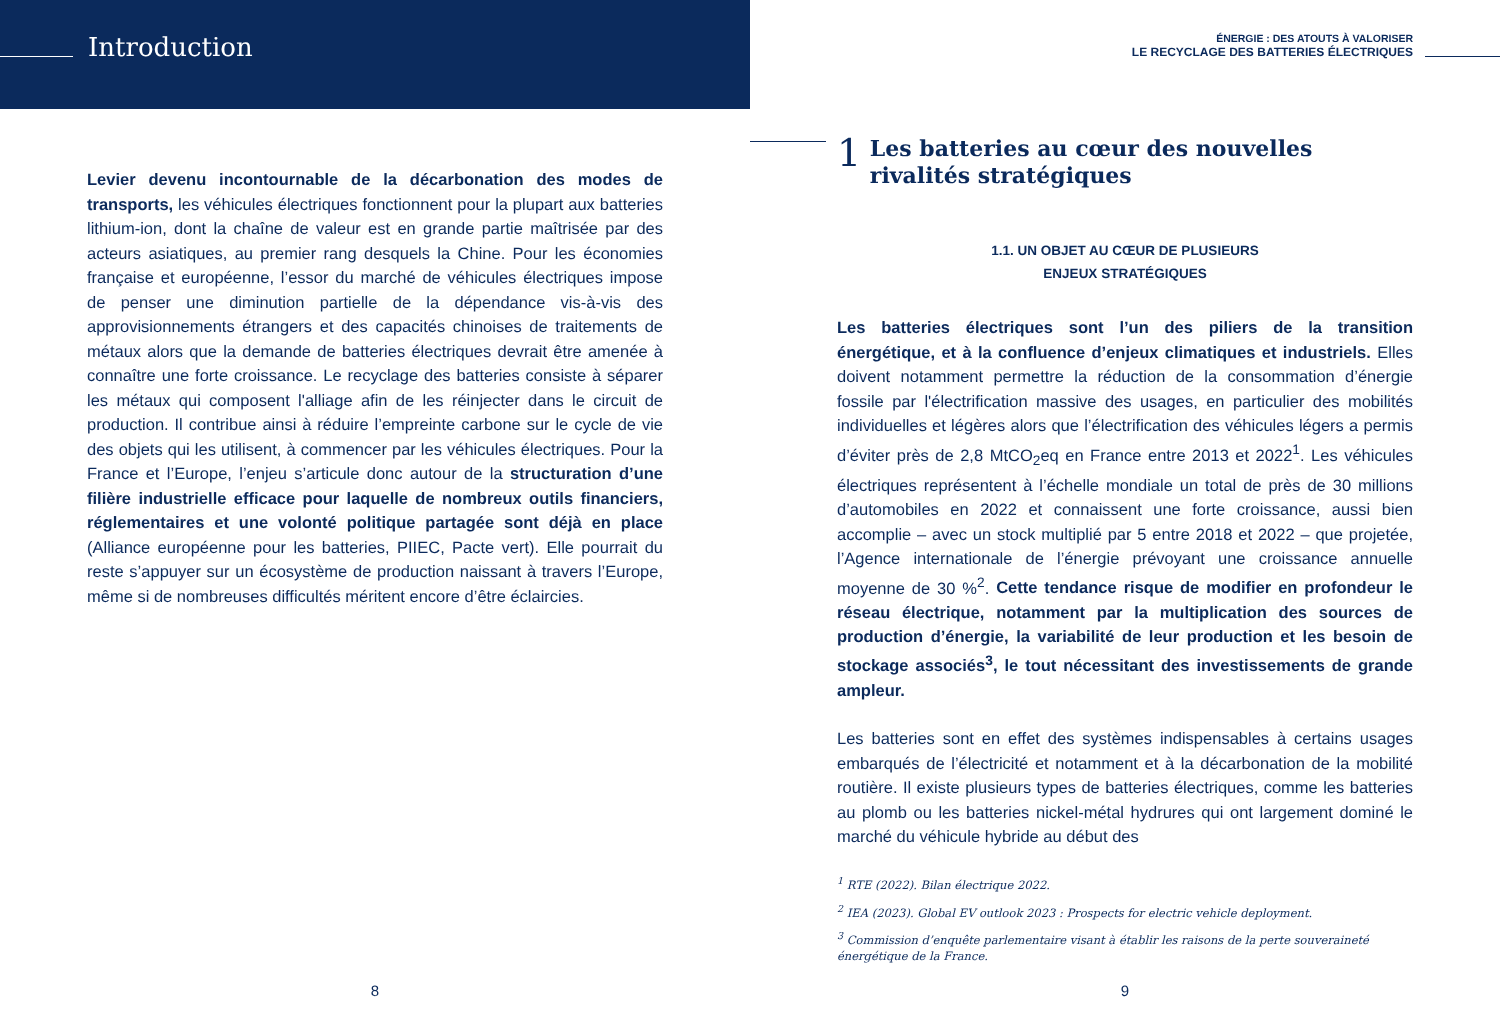Introduction
Levier devenu incontournable de la décarbonation des modes de transports, les véhicules électriques fonctionnent pour la plupart aux batteries lithium-ion, dont la chaîne de valeur est en grande partie maîtrisée par des acteurs asiatiques, au premier rang desquels la Chine. Pour les économies française et européenne, l’essor du marché de véhicules électriques impose de penser une diminution partielle de la dépendance vis-à-vis des approvisionnements étrangers et des capacités chinoises de traitements de métaux alors que la demande de batteries électriques devrait être amenée à connaître une forte croissance. Le recyclage des batteries consiste à séparer les métaux qui composent l'alliage afin de les réinjecter dans le circuit de production. Il contribue ainsi à réduire l’empreinte carbone sur le cycle de vie des objets qui les utilisent, à commencer par les véhicules électriques. Pour la France et l’Europe, l’enjeu s’articule donc autour de la structuration d’une filière industrielle efficace pour laquelle de nombreux outils financiers, réglementaires et une volonté politique partagée sont déjà en place (Alliance européenne pour les batteries, PIIEC, Pacte vert). Elle pourrait du reste s’appuyer sur un écosystème de production naissant à travers l’Europe, même si de nombreuses difficultés méritent encore d’être éclaircies.
8
ÉNERGIE : DES ATOUTS À VALORISER
LE RECYCLAGE DES BATTERIES ÉLECTRIQUES
1
Les batteries au cœur des nouvelles rivalités stratégiques
1.1. UN OBJET AU CŒUR DE PLUSIEURS
ENJEUX STRATÉGIQUES
Les batteries électriques sont l’un des piliers de la transition énergétique, et à la confluence d’enjeux climatiques et industriels. Elles doivent notamment permettre la réduction de la consommation d’énergie fossile par l'électrification massive des usages, en particulier des mobilités individuelles et légères alors que l’électrification des véhicules légers a permis d’éviter près de 2,8 MtCO<sub>2</sub>eq en France entre 2013 et 2022<sup>1</sup>. Les véhicules électriques représentent à l’échelle mondiale un total de près de 30 millions d’automobiles en 2022 et connaissent une forte croissance, aussi bien accomplie – avec un stock multiplié par 5 entre 2018 et 2022 – que projetée, l’Agence internationale de l’énergie prévoyant une croissance annuelle moyenne de 30 %<sup>2</sup>. Cette tendance risque de modifier en profondeur le réseau électrique, notamment par la multiplication des sources de production d’énergie, la variabilité de leur production et les besoin de stockage associés<sup>3</sup>, le tout nécessitant des investissements de grande ampleur.
Les batteries sont en effet des systèmes indispensables à certains usages embarqués de l’électricité et notamment et à la décarbonation de la mobilité routière. Il existe plusieurs types de batteries électriques, comme les batteries au plomb ou les batteries nickel-métal hydrures qui ont largement dominé le marché du véhicule hybride au début des
<sup>1</sup> RTE (2022). Bilan électrique 2022.
<sup>2</sup> IEA (2023). Global EV outlook 2023 : Prospects for electric vehicle deployment.
<sup>3</sup> Commission d’enquête parlementaire visant à établir les raisons de la perte souveraineté énergétique de la France.
9